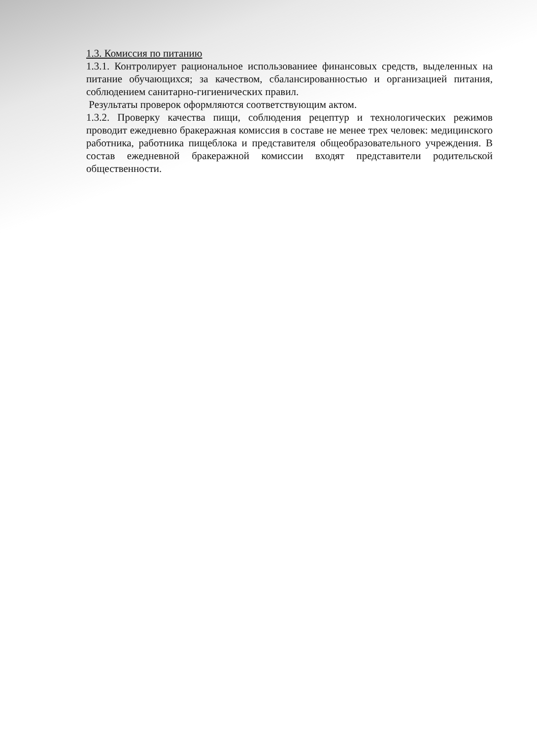1.3. Комиссия по питанию
1.3.1. Контролирует рациональное использованиее финансовых средств, выделенных на питание обучающихся; за качеством, сбалансированностью и организацией питания, соблюдением санитарно-гигиенических правил.
Результаты проверок оформляются соответствующим актом.
1.3.2. Проверку качества пищи, соблюдения рецептур и технологических режимов проводит ежедневно бракеражная комиссия в составе не менее трех человек: медицинского работника, работника пищеблока и представителя общеобразовательного учреждения. В состав ежедневной бракеражной комиссии входят представители родительской общественности.